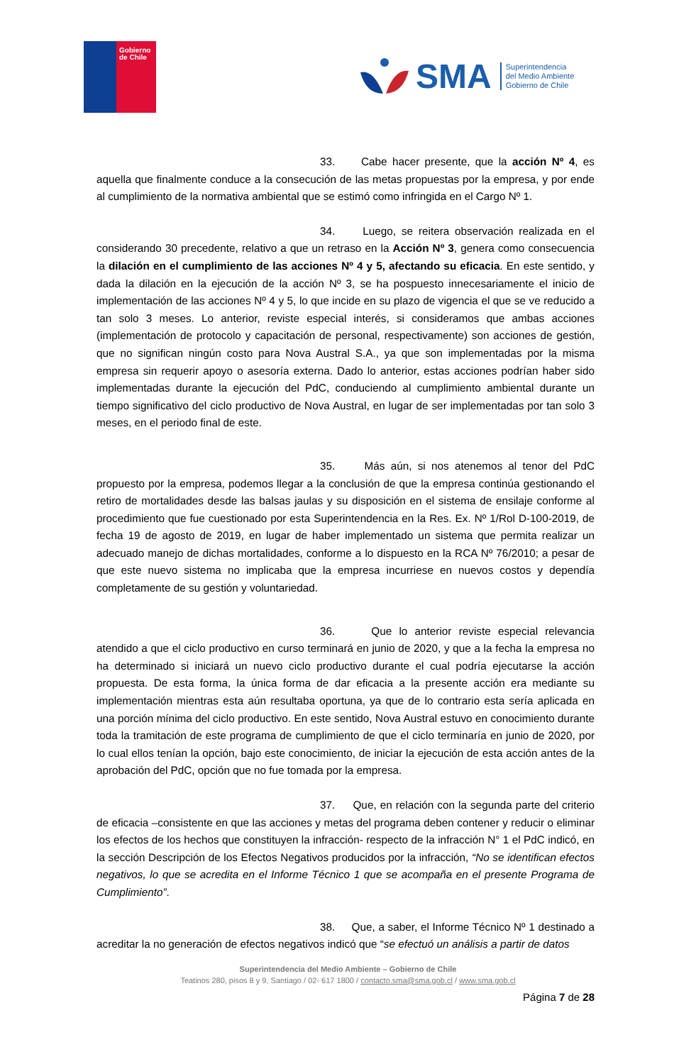Gobierno
de Chile
SMA
Superintendencia
del Medio Ambiente
Gobierno de Chile
33. Cabe hacer presente, que la acción Nº 4, es aquella que finalmente conduce a la consecución de las metas propuestas por la empresa, y por ende al cumplimiento de la normativa ambiental que se estimó como infringida en el Cargo Nº 1.
34. Luego, se reitera observación realizada en el considerando 30 precedente, relativo a que un retraso en la Acción Nº 3, genera como consecuencia la dilación en el cumplimiento de las acciones Nº 4 y 5, afectando su eficacia. En este sentido, y dada la dilación en la ejecución de la acción Nº 3, se ha pospuesto innecesariamente el inicio de implementación de las acciones Nº 4 y 5, lo que incide en su plazo de vigencia el que se ve reducido a tan solo 3 meses. Lo anterior, reviste especial interés, si consideramos que ambas acciones (implementación de protocolo y capacitación de personal, respectivamente) son acciones de gestión, que no significan ningún costo para Nova Austral S.A., ya que son implementadas por la misma empresa sin requerir apoyo o asesoría externa. Dado lo anterior, estas acciones podrían haber sido implementadas durante la ejecución del PdC, conduciendo al cumplimiento ambiental durante un tiempo significativo del ciclo productivo de Nova Austral, en lugar de ser implementadas por tan solo 3 meses, en el periodo final de este.
35. Más aún, si nos atenemos al tenor del PdC propuesto por la empresa, podemos llegar a la conclusión de que la empresa continúa gestionando el retiro de mortalidades desde las balsas jaulas y su disposición en el sistema de ensilaje conforme al procedimiento que fue cuestionado por esta Superintendencia en la Res. Ex. Nº 1/Rol D-100-2019, de fecha 19 de agosto de 2019, en lugar de haber implementado un sistema que permita realizar un adecuado manejo de dichas mortalidades, conforme a lo dispuesto en la RCA Nº 76/2010; a pesar de que este nuevo sistema no implicaba que la empresa incurriese en nuevos costos y dependía completamente de su gestión y voluntariedad.
36. Que lo anterior reviste especial relevancia atendido a que el ciclo productivo en curso terminará en junio de 2020, y que a la fecha la empresa no ha determinado si iniciará un nuevo ciclo productivo durante el cual podría ejecutarse la acción propuesta. De esta forma, la única forma de dar eficacia a la presente acción era mediante su implementación mientras esta aún resultaba oportuna, ya que de lo contrario esta sería aplicada en una porción mínima del ciclo productivo. En este sentido, Nova Austral estuvo en conocimiento durante toda la tramitación de este programa de cumplimiento de que el ciclo terminaría en junio de 2020, por lo cual ellos tenían la opción, bajo este conocimiento, de iniciar la ejecución de esta acción antes de la aprobación del PdC, opción que no fue tomada por la empresa.
37. Que, en relación con la segunda parte del criterio de eficacia –consistente en que las acciones y metas del programa deben contener y reducir o eliminar los efectos de los hechos que constituyen la infracción- respecto de la infracción N° 1 el PdC indicó, en la sección Descripción de los Efectos Negativos producidos por la infracción, “No se identifican efectos negativos, lo que se acredita en el Informe Técnico 1 que se acompaña en el presente Programa de Cumplimiento”.
38. Que, a saber, el Informe Técnico Nº 1 destinado a acreditar la no generación de efectos negativos indicó que “se efectuó un análisis a partir de datos
Superintendencia del Medio Ambiente – Gobierno de Chile
Teatinos 280, pisos 8 y 9, Santiago / 02- 617 1800 / contacto.sma@sma.gob.cl / www.sma.gob.cl
Página 7 de 28